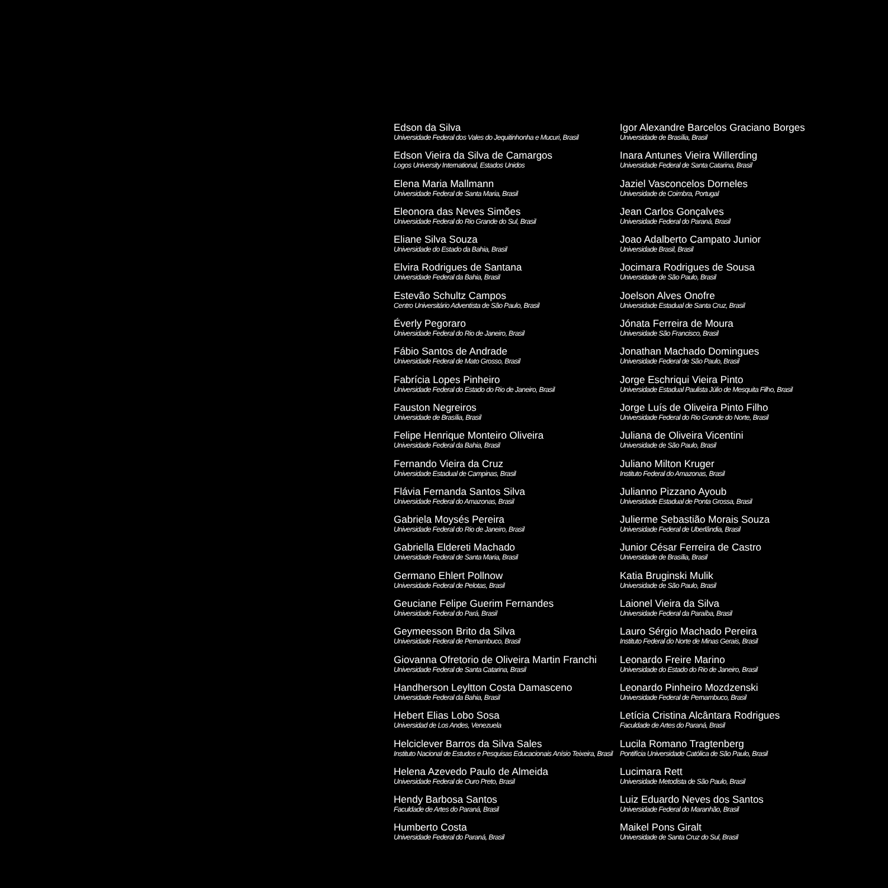Edson da Silva
Universidade Federal dos Vales do Jequitinhonha e Mucuri, Brasil
Edson Vieira da Silva de Camargos
Logos University International, Estados Unidos
Elena Maria Mallmann
Universidade Federal de Santa Maria, Brasil
Eleonora das Neves Simões
Universidade Federal do Rio Grande do Sul, Brasil
Eliane Silva Souza
Universidade do Estado da Bahia, Brasil
Elvira Rodrigues de Santana
Universidade Federal da Bahia, Brasil
Estevão Schultz Campos
Centro Universitário Adventista de São Paulo, Brasil
Éverly Pegoraro
Universidade Federal do Rio de Janeiro, Brasil
Fábio Santos de Andrade
Universidade Federal de Mato Grosso, Brasil
Fabrícia Lopes Pinheiro
Universidade Federal do Estado do Rio de Janeiro, Brasil
Fauston Negreiros
Universidade de Brasília, Brasil
Felipe Henrique Monteiro Oliveira
Universidade Federal da Bahia, Brasil
Fernando Vieira da Cruz
Universidade Estadual de Campinas, Brasil
Flávia Fernanda Santos Silva
Universidade Federal do Amazonas, Brasil
Gabriela Moysés Pereira
Universidade Federal do Rio de Janeiro, Brasil
Gabriella Eldereti Machado
Universidade Federal de Santa Maria, Brasil
Germano Ehlert Pollnow
Universidade Federal de Pelotas, Brasil
Geuciane Felipe Guerim Fernandes
Universidade Federal do Pará, Brasil
Geymeesson Brito da Silva
Universidade Federal de Pernambuco, Brasil
Giovanna Ofretorio de Oliveira Martin Franchi
Universidade Federal de Santa Catarina, Brasil
Handherson Leyltton Costa Damasceno
Universidade Federal da Bahia, Brasil
Hebert Elias Lobo Sosa
Universidad de Los Andes, Venezuela
Helciclever Barros da Silva Sales
Instituto Nacional de Estudos e Pesquisas Educacionais Anísio Teixeira, Brasil
Helena Azevedo Paulo de Almeida
Universidade Federal de Ouro Preto, Brasil
Hendy Barbosa Santos
Faculdade de Artes do Paraná, Brasil
Humberto Costa
Universidade Federal do Paraná, Brasil
Igor Alexandre Barcelos Graciano Borges
Universidade de Brasília, Brasil
Inara Antunes Vieira Willerding
Universidade Federal de Santa Catarina, Brasil
Jaziel Vasconcelos Dorneles
Universidade de Coimbra, Portugal
Jean Carlos Gonçalves
Universidade Federal do Paraná, Brasil
Joao Adalberto Campato Junior
Universidade Brasil, Brasil
Jocimara Rodrigues de Sousa
Universidade de São Paulo, Brasil
Joelson Alves Onofre
Universidade Estadual de Santa Cruz, Brasil
Jónata Ferreira de Moura
Universidade São Francisco, Brasil
Jonathan Machado Domingues
Universidade Federal de São Paulo, Brasil
Jorge Eschriqui Vieira Pinto
Universidade Estadual Paulista Júlio de Mesquita Filho, Brasil
Jorge Luís de Oliveira Pinto Filho
Universidade Federal do Rio Grande do Norte, Brasil
Juliana de Oliveira Vicentini
Universidade de São Paulo, Brasil
Juliano Milton Kruger
Instituto Federal do Amazonas, Brasil
Julianno Pizzano Ayoub
Universidade Estadual de Ponta Grossa, Brasil
Julierme Sebastião Morais Souza
Universidade Federal de Uberlândia, Brasil
Junior César Ferreira de Castro
Universidade de Brasília, Brasil
Katia Bruginski Mulik
Universidade de São Paulo, Brasil
Laionel Vieira da Silva
Universidade Federal da Paraíba, Brasil
Lauro Sérgio Machado Pereira
Instituto Federal do Norte de Minas Gerais, Brasil
Leonardo Freire Marino
Universidade do Estado do Rio de Janeiro, Brasil
Leonardo Pinheiro Mozdzenski
Universidade Federal de Pernambuco, Brasil
Letícia Cristina Alcântara Rodrigues
Faculdade de Artes do Paraná, Brasil
Lucila Romano Tragtenberg
Pontifícia Universidade Católica de São Paulo, Brasil
Lucimara Rett
Universidade Metodista de São Paulo, Brasil
Luiz Eduardo Neves dos Santos
Universidade Federal do Maranhão, Brasil
Maikel Pons Giralt
Universidade de Santa Cruz do Sul, Brasil